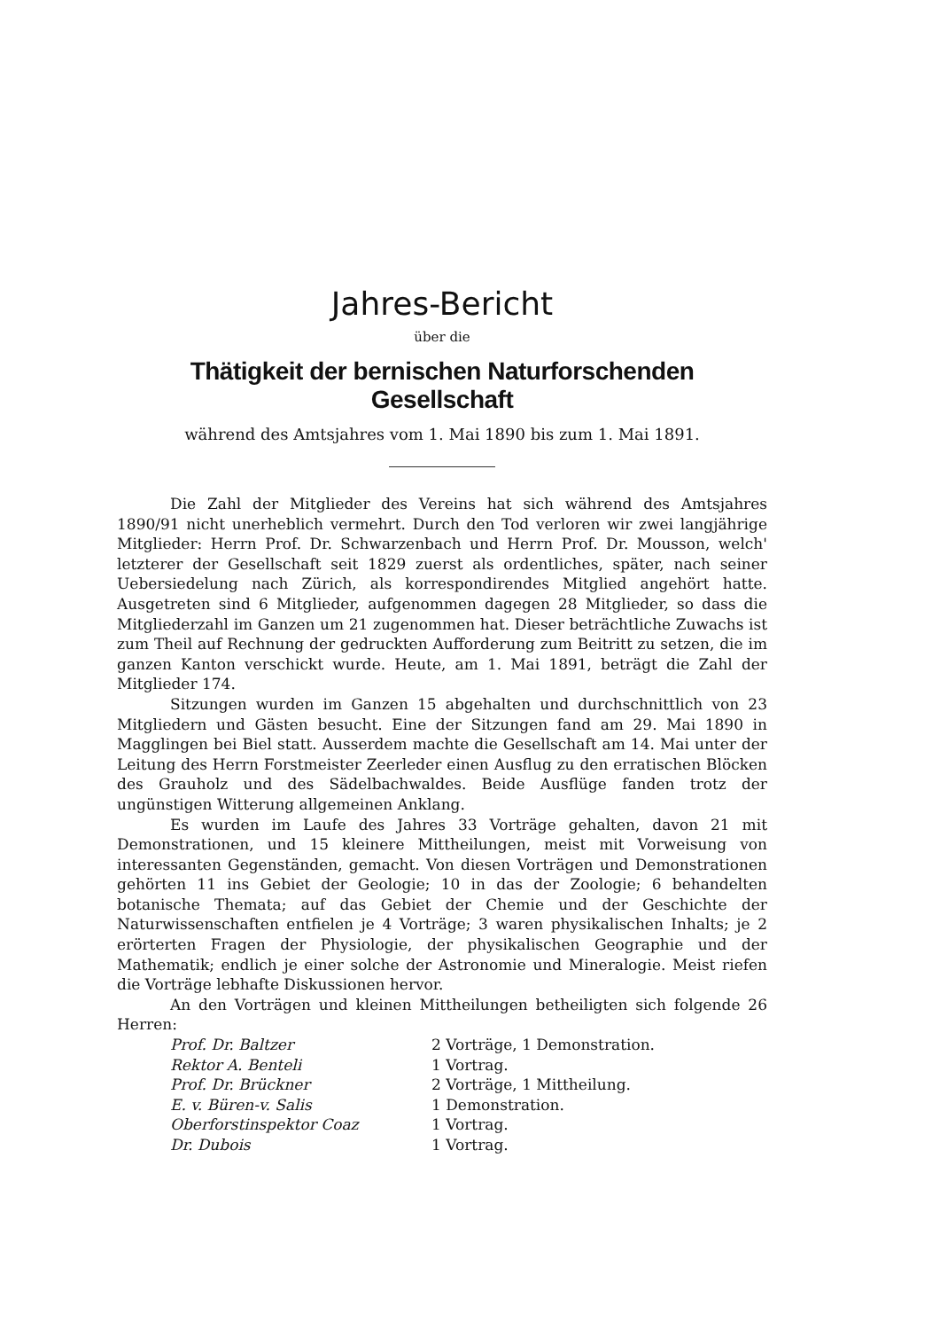Jahres-Bericht
über die
Thätigkeit der bernischen Naturforschenden Gesellschaft
während des Amtsjahres vom 1. Mai 1890 bis zum 1. Mai 1891.
Die Zahl der Mitglieder des Vereins hat sich während des Amtsjahres 1890/91 nicht unerheblich vermehrt. Durch den Tod verloren wir zwei langjährige Mitglieder: Herrn Prof. Dr. Schwarzenbach und Herrn Prof. Dr. Mousson, welch' letzterer der Gesellschaft seit 1829 zuerst als ordentliches, später, nach seiner Uebersiedelung nach Zürich, als korrespondirendes Mitglied angehört hatte. Ausgetreten sind 6 Mitglieder, aufgenommen dagegen 28 Mitglieder, so dass die Mitgliederzahl im Ganzen um 21 zugenommen hat. Dieser beträchtliche Zuwachs ist zum Theil auf Rechnung der gedruckten Aufforderung zum Beitritt zu setzen, die im ganzen Kanton verschickt wurde. Heute, am 1. Mai 1891, beträgt die Zahl der Mitglieder 174.
Sitzungen wurden im Ganzen 15 abgehalten und durchschnittlich von 23 Mitgliedern und Gästen besucht. Eine der Sitzungen fand am 29. Mai 1890 in Magglingen bei Biel statt. Ausserdem machte die Gesellschaft am 14. Mai unter der Leitung des Herrn Forstmeister Zeerleder einen Ausflug zu den erratischen Blöcken des Grauholz und des Sädelbachwaldes. Beide Ausflüge fanden trotz der ungünstigen Witterung allgemeinen Anklang.
Es wurden im Laufe des Jahres 33 Vorträge gehalten, davon 21 mit Demonstrationen, und 15 kleinere Mittheilungen, meist mit Vorweisung von interessanten Gegenständen, gemacht. Von diesen Vorträgen und Demonstrationen gehörten 11 ins Gebiet der Geologie; 10 in das der Zoologie; 6 behandelten botanische Themata; auf das Gebiet der Chemie und der Geschichte der Naturwissenschaften entfielen je 4 Vorträge; 3 waren physikalischen Inhalts; je 2 erörterten Fragen der Physiologie, der physikalischen Geographie und der Mathematik; endlich je einer solche der Astronomie und Mineralogie. Meist riefen die Vorträge lebhafte Diskussionen hervor.
An den Vorträgen und kleinen Mittheilungen betheiligten sich folgende 26 Herren:
| Prof. Dr. Baltzer | 2 Vorträge, 1 Demonstration. |
| Rektor A. Benteli | 1 Vortrag. |
| Prof. Dr. Brückner | 2 Vorträge, 1 Mittheilung. |
| E. v. Büren-v. Salis | 1 Demonstration. |
| Oberforstinspektor Coaz | 1 Vortrag. |
| Dr. Dubois | 1 Vortrag. |